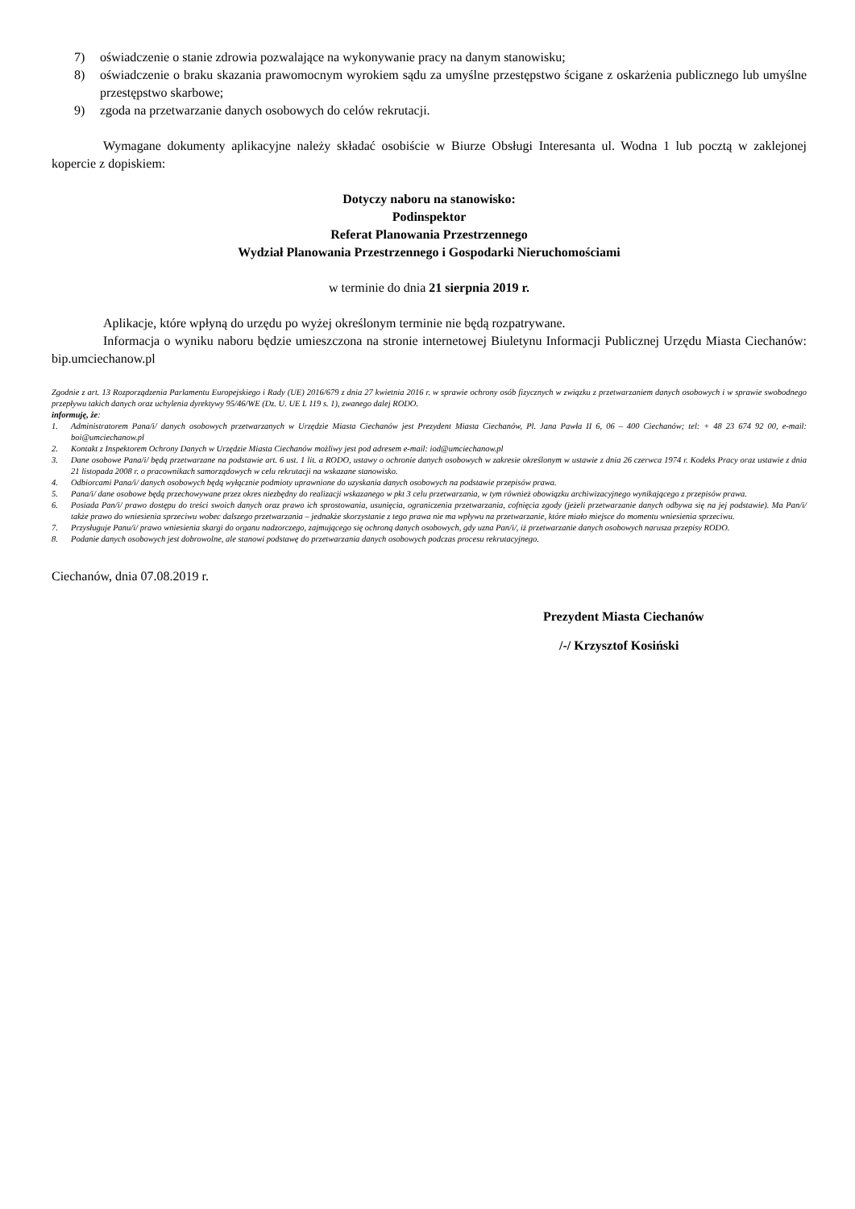7) oświadczenie o stanie zdrowia pozwalające na wykonywanie pracy na danym stanowisku;
8) oświadczenie o braku skazania prawomocnym wyrokiem sądu za umyślne przestępstwo ścigane z oskarżenia publicznego lub umyślne przestępstwo skarbowe;
9) zgoda na przetwarzanie danych osobowych do celów rekrutacji.
Wymagane dokumenty aplikacyjne należy składać osobiście w Biurze Obsługi Interesanta ul. Wodna 1 lub pocztą w zaklejonej kopercie z dopiskiem:
Dotyczy naboru na stanowisko:
Podinspektor
Referat Planowania Przestrzennego
Wydział Planowania Przestrzennego i Gospodarki Nieruchomościami
w terminie do dnia 21 sierpnia 2019 r.
Aplikacje, które wpłyną do urzędu po wyżej określonym terminie nie będą rozpatrywane.
Informacja o wyniku naboru będzie umieszczona na stronie internetowej Biuletynu Informacji Publicznej Urzędu Miasta Ciechanów: bip.umciechanow.pl
Zgodnie z art. 13 Rozporządzenia Parlamentu Europejskiego i Rady (UE) 2016/679 z dnia 27 kwietnia 2016 r. w sprawie ochrony osób fizycznych w związku z przetwarzaniem danych osobowych i w sprawie swobodnego przepływu takich danych oraz uchylenia dyrektywy 95/46/WE (Dz. U. UE L 119 s. 1), zwanego dalej RODO.
informuję, że:
1. Administratorem Pana/i/ danych osobowych przetwarzanych w Urzędzie Miasta Ciechanów jest Prezydent Miasta Ciechanów, Pl. Jana Pawła II 6, 06 – 400 Ciechanów; tel: + 48 23 674 92 00, e-mail: boi@umciechanow.pl
2. Kontakt z Inspektorem Ochrony Danych w Urzędzie Miasta Ciechanów możliwy jest pod adresem e-mail: iod@umciechanow.pl
3. Dane osobowe Pana/i/ będą przetwarzane na podstawie art. 6 ust. 1 lit. a RODO, ustawy o ochronie danych osobowych w zakresie określonym w ustawie z dnia 26 czerwca 1974 r. Kodeks Pracy oraz ustawie z dnia 21 listopada 2008 r. o pracownikach samorządowych w celu rekrutacji na wskazane stanowisko.
4. Odbiorcami Pana/i/ danych osobowych będą wyłącznie podmioty uprawnione do uzyskania danych osobowych na podstawie przepisów prawa.
5. Pana/i/ dane osobowe będą przechowywane przez okres niezbędny do realizacji wskazanego w pkt 3 celu przetwarzania, w tym również obowiązku archiwizacyjnego wynikającego z przepisów prawa.
6. Posiada Pan/i/ prawo dostępu do treści swoich danych oraz prawo ich sprostowania, usunięcia, ograniczenia przetwarzania, cofnięcia zgody (jeżeli przetwarzanie danych odbywa się na jej podstawie). Ma Pan/i/ także prawo do wniesienia sprzeciwu wobec dalszego przetwarzania – jednakże skorzystanie z tego prawa nie ma wpływu na przetwarzanie, które miało miejsce do momentu wniesienia sprzeciwu.
7. Przysługuje Panu/i/ prawo wniesienia skargi do organu nadzorczego, zajmującego się ochroną danych osobowych, gdy uzna Pan/i/, iż przetwarzanie danych osobowych narusza przepisy RODO.
8. Podanie danych osobowych jest dobrowolne, ale stanowi podstawę do przetwarzania danych osobowych podczas procesu rekrutacyjnego.
Ciechanów, dnia 07.08.2019 r.
Prezydent Miasta Ciechanów
/-/ Krzysztof Kosiński